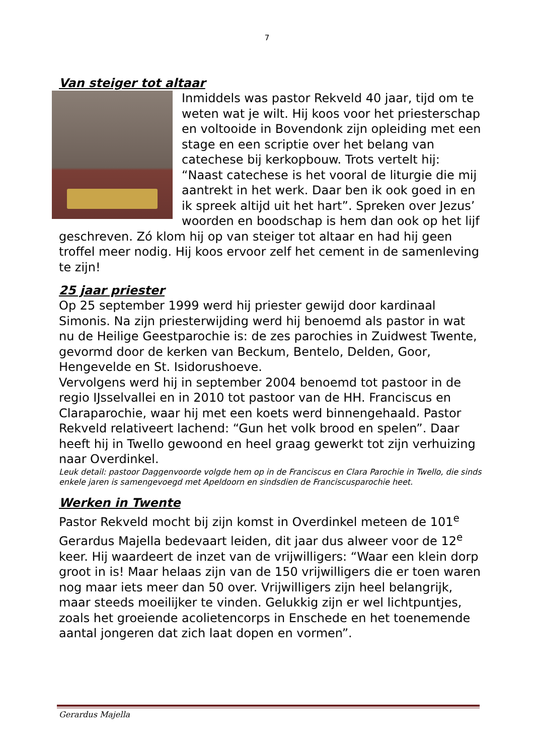7
Van steiger tot altaar
Inmiddels was pastor Rekveld 40 jaar, tijd om te weten wat je wilt. Hij koos voor het priesterschap en voltooide in Bovendonk zijn opleiding met een stage en een scriptie over het belang van catechese bij kerkopbouw. Trots vertelt hij: “Naast catechese is het vooral de liturgie die mij aantrekt in het werk. Daar ben ik ook goed in en ik spreek altijd uit het hart”. Spreken over Jezus’ woorden en boodschap is hem dan ook op het lijf geschreven. Zó klom hij op van steiger tot altaar en had hij geen troffel meer nodig. Hij koos ervoor zelf het cement in de samenleving te zijn!
25 jaar priester
Op 25 september 1999 werd hij priester gewijd door kardinaal Simonis. Na zijn priesterwijding werd hij benoemd als pastor in wat nu de Heilige Geestparochie is: de zes parochies in Zuidwest Twente, gevormd door de kerken van Beckum, Bentelo, Delden, Goor, Hengevelde en St. Isidorushoeve.
Vervolgens werd hij in september 2004 benoemd tot pastoor in de regio IJsselvallei en in 2010 tot pastoor van de HH. Franciscus en Claraparochie, waar hij met een koets werd binnengehaald. Pastor Rekveld relativeert lachend: “Gun het volk brood en spelen”. Daar heeft hij in Twello gewoond en heel graag gewerkt tot zijn verhuizing naar Overdinkel.
Leuk detail: pastoor Daggenvoorde volgde hem op in de Franciscus en Clara Parochie in Twello, die sinds enkele jaren is samengevoegd met Apeldoorn en sindsdien de Franciscusparochie heet.
Werken in Twente
Pastor Rekveld mocht bij zijn komst in Overdinkel meteen de 101<sup>e</sup> Gerardus Majella bedevaart leiden, dit jaar dus alweer voor de 12<sup>e</sup> keer. Hij waardeert de inzet van de vrijwilligers: “Waar een klein dorp groot in is! Maar helaas zijn van de 150 vrijwilligers die er toen waren nog maar iets meer dan 50 over. Vrijwilligers zijn heel belangrijk, maar steeds moeilijker te vinden. Gelukkig zijn er wel lichtpuntjes, zoals het groeiende acolietencorps in Enschede en het toenemende aantal jongeren dat zich laat dopen en vormen”.
Gerardus Majella